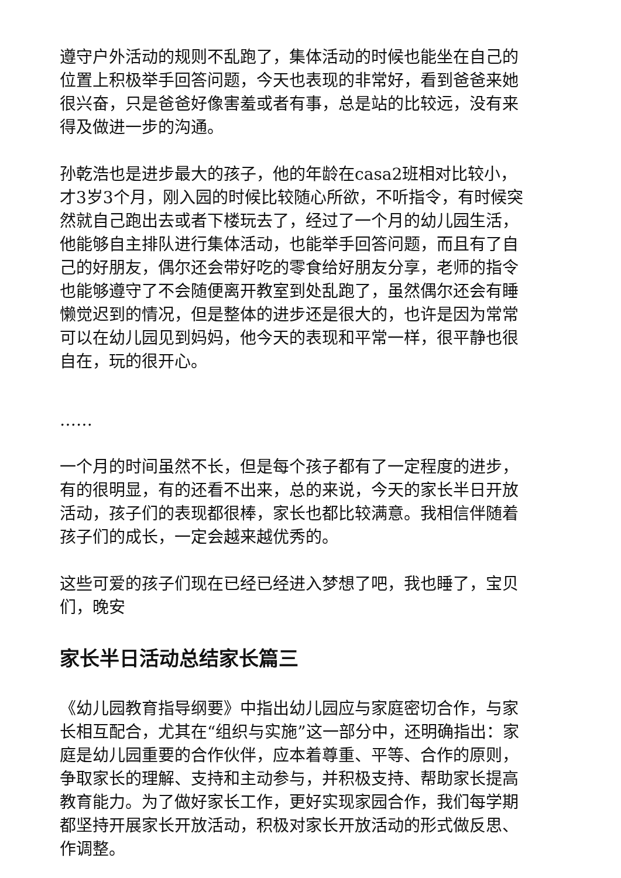遵守户外活动的规则不乱跑了，集体活动的时候也能坐在自己的位置上积极举手回答问题，今天也表现的非常好，看到爸爸来她很兴奋，只是爸爸好像害羞或者有事，总是站的比较远，没有来得及做进一步的沟通。
孙乾浩也是进步最大的孩子，他的年龄在casa2班相对比较小，才3岁3个月，刚入园的时候比较随心所欲，不听指令，有时候突然就自己跑出去或者下楼玩去了，经过了一个月的幼儿园生活，他能够自主排队进行集体活动，也能举手回答问题，而且有了自己的好朋友，偶尔还会带好吃的零食给好朋友分享，老师的指令也能够遵守了不会随便离开教室到处乱跑了，虽然偶尔还会有睡懒觉迟到的情况，但是整体的进步还是很大的，也许是因为常常可以在幼儿园见到妈妈，他今天的表现和平常一样，很平静也很自在，玩的很开心。
……
一个月的时间虽然不长，但是每个孩子都有了一定程度的进步，有的很明显，有的还看不出来，总的来说，今天的家长半日开放活动，孩子们的表现都很棒，家长也都比较满意。我相信伴随着孩子们的成长，一定会越来越优秀的。
这些可爱的孩子们现在已经已经进入梦想了吧，我也睡了，宝贝们，晚安
家长半日活动总结家长篇三
《幼儿园教育指导纲要》中指出幼儿园应与家庭密切合作，与家长相互配合，尤其在“组织与实施”这一部分中，还明确指出：家庭是幼儿园重要的合作伙伴，应本着尊重、平等、合作的原则，争取家长的理解、支持和主动参与，并积极支持、帮助家长提高教育能力。为了做好家长工作，更好实现家园合作，我们每学期都坚持开展家长开放活动，积极对家长开放活动的形式做反思、作调整。